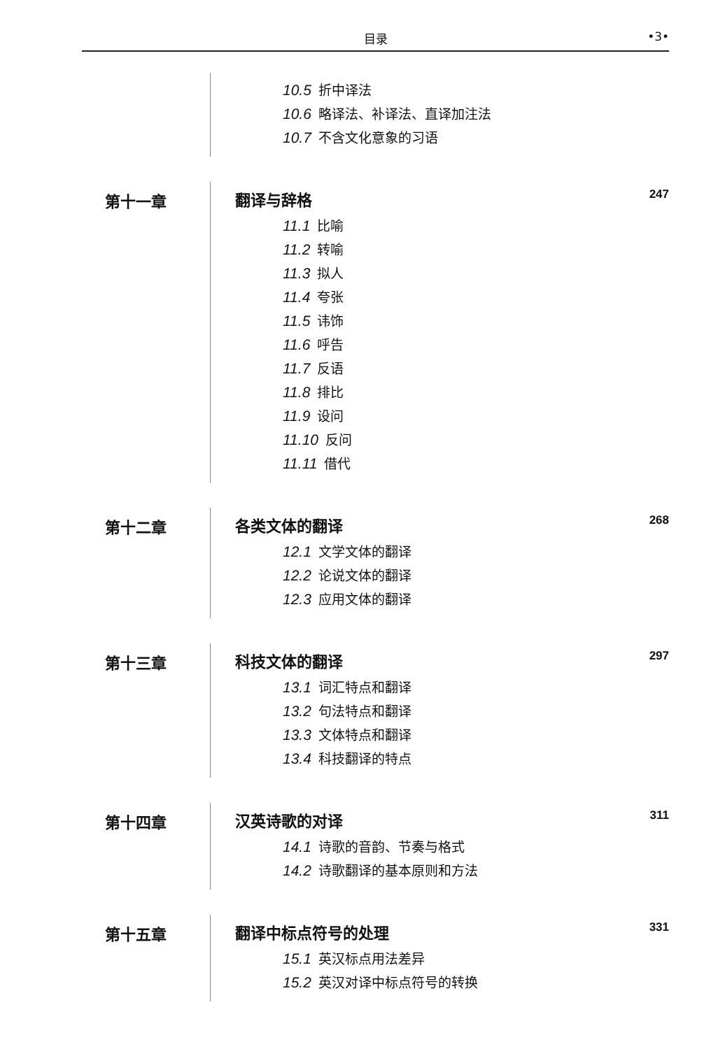目录 •3•
10.5 折中译法
10.6 略译法、补译法、直译加注法
10.7 不含文化意象的习语
第十一章 翻译与辞格 247
11.1 比喻
11.2 转喻
11.3 拟人
11.4 夸张
11.5 讳饰
11.6 呼告
11.7 反语
11.8 排比
11.9 设问
11.10 反问
11.11 借代
第十二章 各类文体的翻译 268
12.1 文学文体的翻译
12.2 论说文体的翻译
12.3 应用文体的翻译
第十三章 科技文体的翻译 297
13.1 词汇特点和翻译
13.2 句法特点和翻译
13.3 文体特点和翻译
13.4 科技翻译的特点
第十四章 汉英诗歌的对译 311
14.1 诗歌的音韵、节奏与格式
14.2 诗歌翻译的基本原则和方法
第十五章 翻译中标点符号的处理 331
15.1 英汉标点用法差异
15.2 英汉对译中标点符号的转换